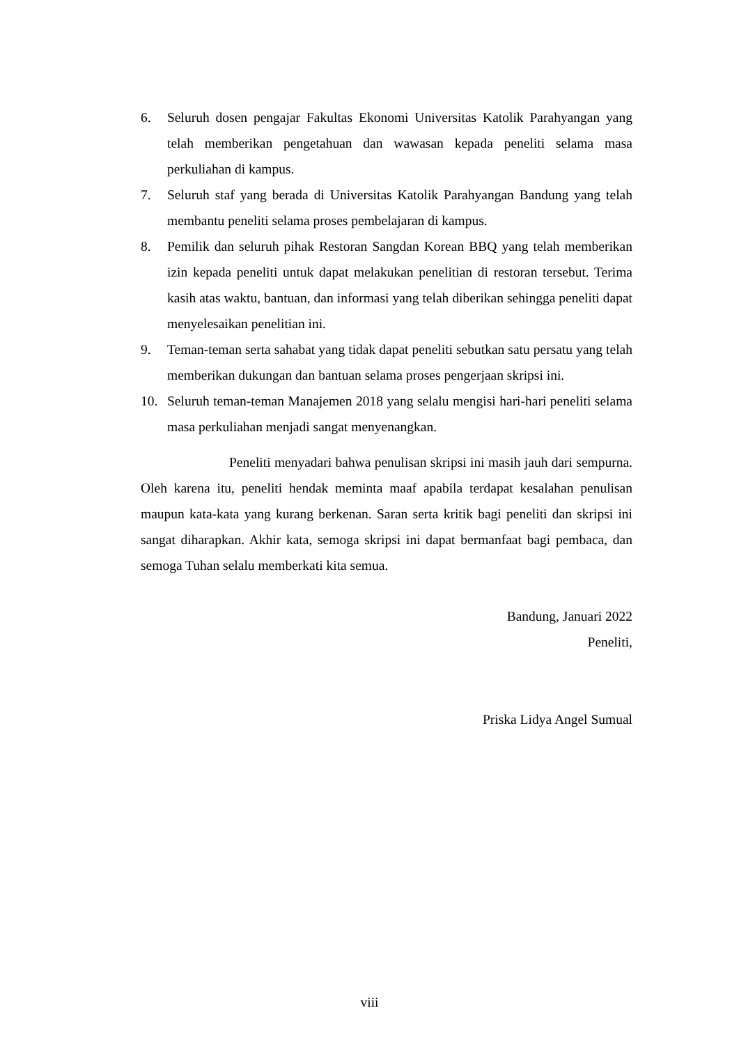6. Seluruh dosen pengajar Fakultas Ekonomi Universitas Katolik Parahyangan yang telah memberikan pengetahuan dan wawasan kepada peneliti selama masa perkuliahan di kampus.
7. Seluruh staf yang berada di Universitas Katolik Parahyangan Bandung yang telah membantu peneliti selama proses pembelajaran di kampus.
8. Pemilik dan seluruh pihak Restoran Sangdan Korean BBQ yang telah memberikan izin kepada peneliti untuk dapat melakukan penelitian di restoran tersebut. Terima kasih atas waktu, bantuan, dan informasi yang telah diberikan sehingga peneliti dapat menyelesaikan penelitian ini.
9. Teman-teman serta sahabat yang tidak dapat peneliti sebutkan satu persatu yang telah memberikan dukungan dan bantuan selama proses pengerjaan skripsi ini.
10. Seluruh teman-teman Manajemen 2018 yang selalu mengisi hari-hari peneliti selama masa perkuliahan menjadi sangat menyenangkan.
Peneliti menyadari bahwa penulisan skripsi ini masih jauh dari sempurna. Oleh karena itu, peneliti hendak meminta maaf apabila terdapat kesalahan penulisan maupun kata-kata yang kurang berkenan. Saran serta kritik bagi peneliti dan skripsi ini sangat diharapkan. Akhir kata, semoga skripsi ini dapat bermanfaat bagi pembaca, dan semoga Tuhan selalu memberkati kita semua.
Bandung, Januari 2022
Peneliti,
Priska Lidya Angel Sumual
viii